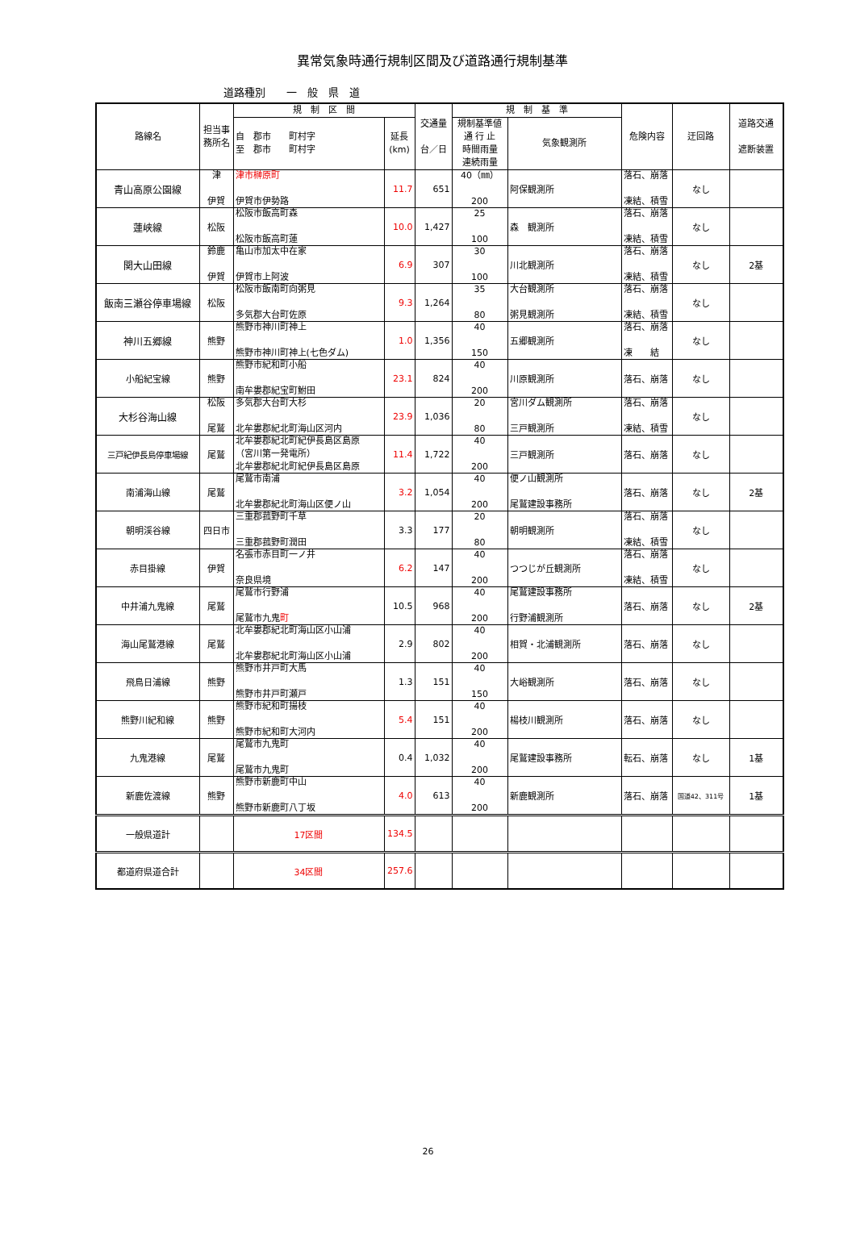異常気象時通行規制区間及び道路通行規制基準
道路種別　　一　般　県　道
| 路線名 | 担当事 務所名 | 規 制 区 間 | | 交通量 台／日 | 規 制 基 準 | | 危険内容 | 迂回路 | 道路交通 遮断装置 |
| --- | --- | --- | --- | --- | --- | --- | --- | --- | --- |
| | | 自 郡市 町村字 至 郡市 町村字 | 延長 (km) | | 規制基準値 通 行 止 時間雨量 連続雨量 | 気象観測所 | | | |
| 青山高原公園線 | 津 伊賀 | 津市榊原町 伊賀市伊勢路 | 11.7 | 651 | 40（㎜） 200 | 阿保観測所 | 落石、崩落 凍結、積雪 | なし | |
| 蓮峡線 | 松阪 | 松阪市飯高町森 松阪市飯高町蓮 | 10.0 | 1,427 | 25 100 | 森 観測所 | 落石、崩落 凍結、積雪 | なし | |
| 関大山田線 | 鈴鹿 伊賀 | 亀山市加太中在家 伊賀市上阿波 | 6.9 | 307 | 30 100 | 川北観測所 | 落石、崩落 凍結、積雪 | なし | 2基 |
| 飯南三瀬谷停車場線 | 松阪 | 松阪市飯南町向粥見 多気郡大台町佐原 | 9.3 | 1,264 | 35 80 | 大台観測所 粥見観測所 | 落石、崩落 凍結、積雪 | なし | |
| 神川五郷線 | 熊野 | 熊野市神川町神上 熊野市神川町神上(七色ダム) | 1.0 | 1,356 | 40 150 | 五郷観測所 | 落石、崩落 凍 結 | なし | |
| 小船紀宝線 | 熊野 | 熊野市紀和町小船 南牟婁郡紀宝町鮒田 | 23.1 | 824 | 40 200 | 川原観測所 | 落石、崩落 | なし | |
| 大杉谷海山線 | 松阪 尾鷲 | 多気郡大台町大杉 北牟婁郡紀北町海山区河内 | 23.9 | 1,036 | 20 80 | 宮川ダム観測所 三戸観測所 | 落石、崩落 凍結、積雪 | なし | |
| 三戸紀伊長島停車場線 | 尾鷲 | 北牟婁郡紀北町紀伊長島区島原 （宮川第一発電所） 北牟婁郡紀北町紀伊長島区島原 | 11.4 | 1,722 | 40 200 | 三戸観測所 | 落石、崩落 | なし | |
| 南浦海山線 | 尾鷲 | 尾鷲市南浦 北牟婁郡紀北町海山区便ノ山 | 3.2 | 1,054 | 40 200 | 便ノ山観測所 尾鷲建設事務所 | 落石、崩落 | なし | 2基 |
| 朝明渓谷線 | 四日市 | 三重郡菰野町千草 三重郡菰野町潤田 | 3.3 | 177 | 20 80 | 朝明観測所 | 落石、崩落 凍結、積雪 | なし | |
| 赤目掛線 | 伊賀 | 名張市赤目町一ノ井 奈良県境 | 6.2 | 147 | 40 200 | つつじが丘観測所 | 落石、崩落 凍結、積雪 | なし | |
| 中井浦九鬼線 | 尾鷲 | 尾鷲市行野浦 尾鷲市九鬼 町 | 10.5 | 968 | 40 200 | 尾鷲建設事務所 行野浦観測所 | 落石、崩落 | なし | 2基 |
| 海山尾鷲港線 | 尾鷲 | 北牟婁郡紀北町海山区小山浦 北牟婁郡紀北町海山区小山浦 | 2.9 | 802 | 40 200 | 相賀・北浦観測所 | 落石、崩落 | なし | |
| 飛鳥日浦線 | 熊野 | 熊野市井戸町大馬 熊野市井戸町瀬戸 | 1.3 | 151 | 40 150 | 大峪観測所 | 落石、崩落 | なし | |
| 熊野川紀和線 | 熊野 | 熊野市紀和町揚枝 熊野市紀和町大河内 | 5.4 | 151 | 40 200 | 楊枝川観測所 | 落石、崩落 | なし | |
| 九鬼港線 | 尾鷲 | 尾鷲市九鬼町 尾鷲市九鬼町 | 0.4 | 1,032 | 40 200 | 尾鷲建設事務所 | 転石、崩落 | なし | 1基 |
| 新鹿佐渡線 | 熊野 | 熊野市新鹿町中山 熊野市新鹿町八丁坂 | 4.0 | 613 | 40 200 | 新鹿観測所 | 落石、崩落 | 国道42、311号 | 1基 |
| 一般県道計 | | 17区間 | 134.5 | | | | | | |
| 都道府県道合計 | | 34区間 | 257.6 | | | | | | |
26